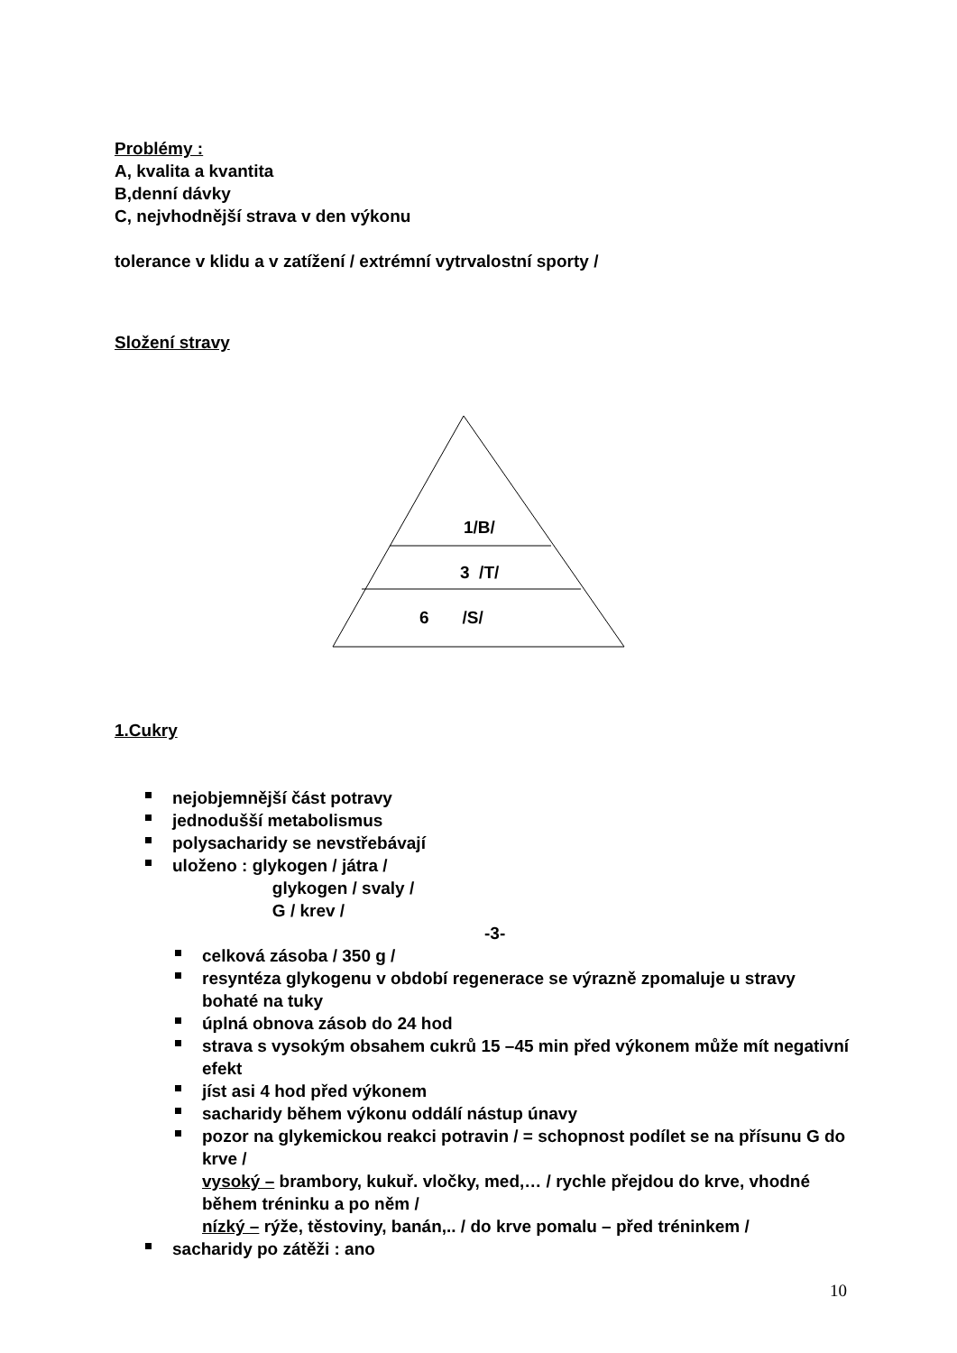Problémy :
A, kvalita a kvantita
B,denní dávky
C, nejvhodnější strava v den výkonu
tolerance v klidu a v zatížení / extrémní vytrvalostní sporty /
Složení stravy
1/B/
3 /T/
6 /S/
1.Cukry
nejobjemnější část potravy
jednodušší metabolismus
polysacharidy se nevstřebávají
uloženo : glykogen / játra /
glykogen / svaly /
G / krev /
-3-
celková zásoba / 350 g /
resyntéza glykogenu v období regenerace se výrazně zpomaluje u stravy bohaté na tuky
úplná obnova zásob do 24 hod
strava s vysokým obsahem cukrů 15 –45 min před výkonem může mít negativní efekt
jíst asi 4 hod před výkonem
sacharidy během výkonu oddálí nástup únavy
pozor na glykemickou reakci potravin / = schopnost podílet se na přísunu G do krve /
vysoký – brambory, kukuř. vločky, med,… / rychle přejdou do krve, vhodné během tréninku a po něm /
nízký – rýže, těstoviny, banán,.. / do krve pomalu – před tréninkem /
sacharidy po zátěži : ano
10